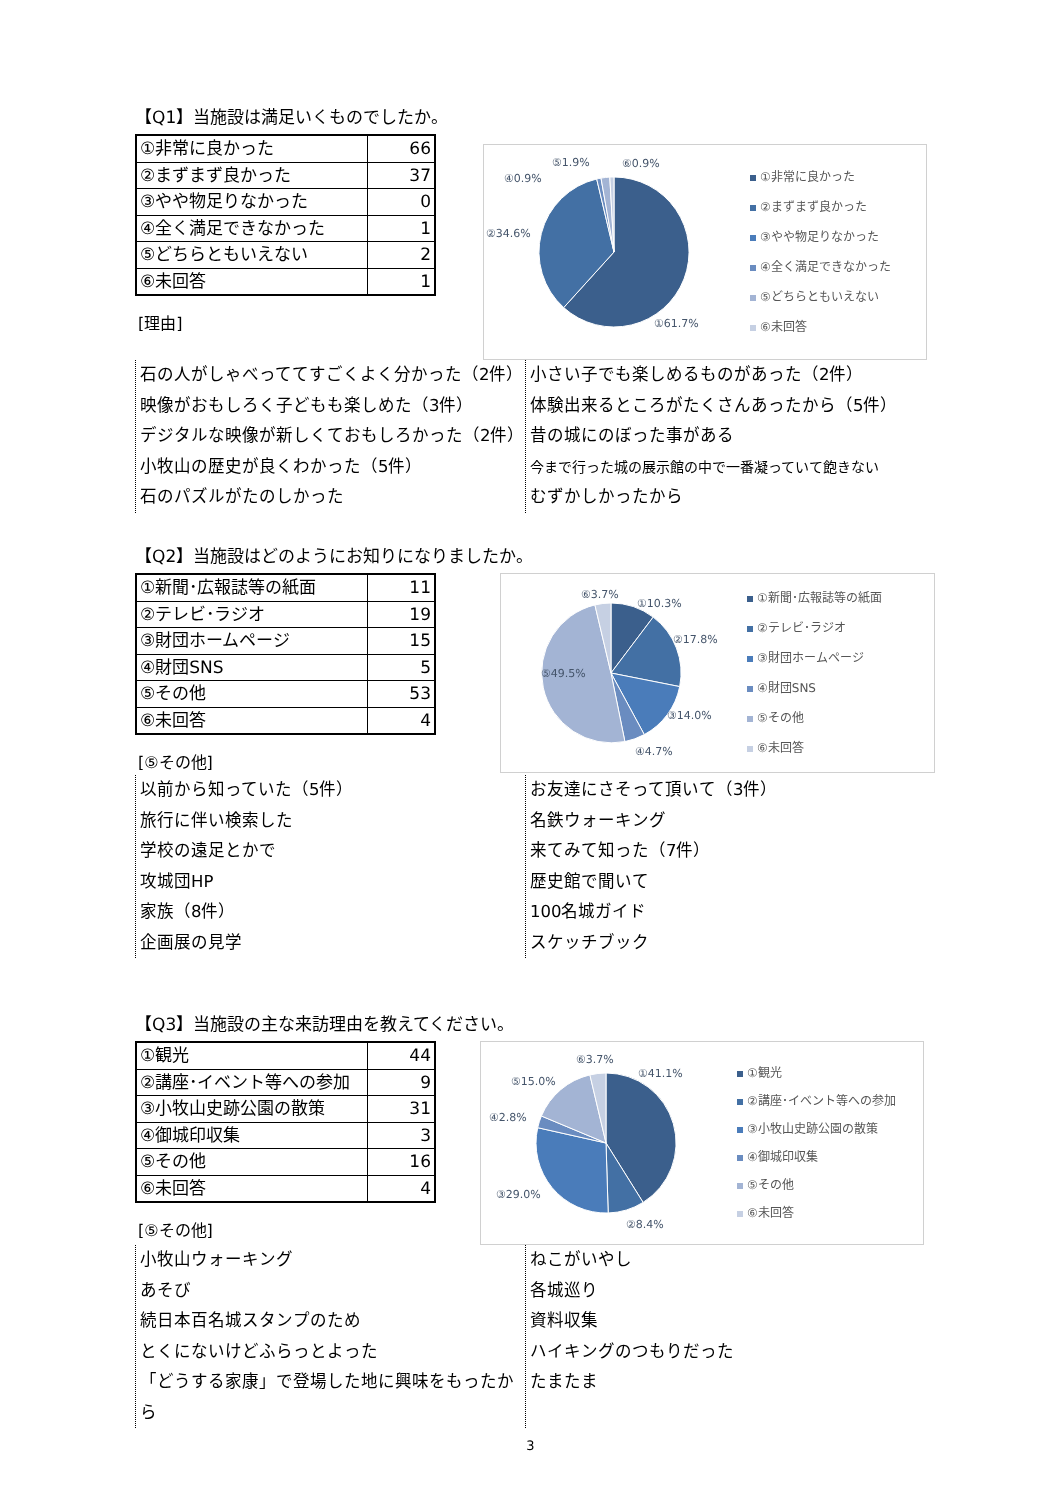【Q1】当施設は満足いくものでしたか。
| ①非常に良かった | 66 |
| ②まずまず良かった | 37 |
| ③やや物足りなかった | 0 |
| ④全く満足できなかった | 1 |
| ⑤どちらともいえない | 2 |
| ⑥未回答 | 1 |
[理由]
⑤1.9%
⑥0.9%
④0.9%
②34.6%
①61.7%
①非常に良かった
②まずまず良かった
③やや物足りなかった
④全く満足できなかった
⑤どちらともいえない
⑥未回答
石の人がしゃべっててすごくよく分かった（2件）
映像がおもしろく子どもも楽しめた（3件）
デジタルな映像が新しくておもしろかった（2件）
小牧山の歴史が良くわかった（5件）
石のパズルがたのしかった
小さい子でも楽しめるものがあった（2件）
体験出来るところがたくさんあったから（5件）
昔の城にのぼった事がある
今まで行った城の展示館の中で一番凝っていて飽きない
むずかしかったから
【Q2】当施設はどのようにお知りになりましたか。
| ①新聞･広報誌等の紙面 | 11 |
| ②テレビ･ラジオ | 19 |
| ③財団ホームページ | 15 |
| ④財団SNS | 5 |
| ⑤その他 | 53 |
| ⑥未回答 | 4 |
[⑤その他]
⑥3.7%
①10.3%
②17.8%
⑤49.5%
③14.0%
④4.7%
①新聞･広報誌等の紙面
②テレビ･ラジオ
③財団ホームページ
④財団SNS
⑤その他
⑥未回答
以前から知っていた（5件）
旅行に伴い検索した
学校の遠足とかで
攻城団HP
家族（8件）
企画展の見学
お友達にさそって頂いて（3件）
名鉄ウォーキング
来てみて知った（7件）
歴史館で聞いて
100名城ガイド
スケッチブック
【Q3】当施設の主な来訪理由を教えてください。
| ①観光 | 44 |
| ②講座･イベント等への参加 | 9 |
| ③小牧山史跡公園の散策 | 31 |
| ④御城印収集 | 3 |
| ⑤その他 | 16 |
| ⑥未回答 | 4 |
[⑤その他]
⑥3.7%
①41.1%
⑤15.0%
④2.8%
③29.0%
②8.4%
①観光
②講座･イベント等への参加
③小牧山史跡公園の散策
④御城印収集
⑤その他
⑥未回答
小牧山ウォーキング
あそび
続日本百名城スタンプのため
とくにないけどふらっとよった
「どうする家康」で登場した地に興味をもったから
ねこがいやし
各城巡り
資料収集
ハイキングのつもりだった
たまたま
3